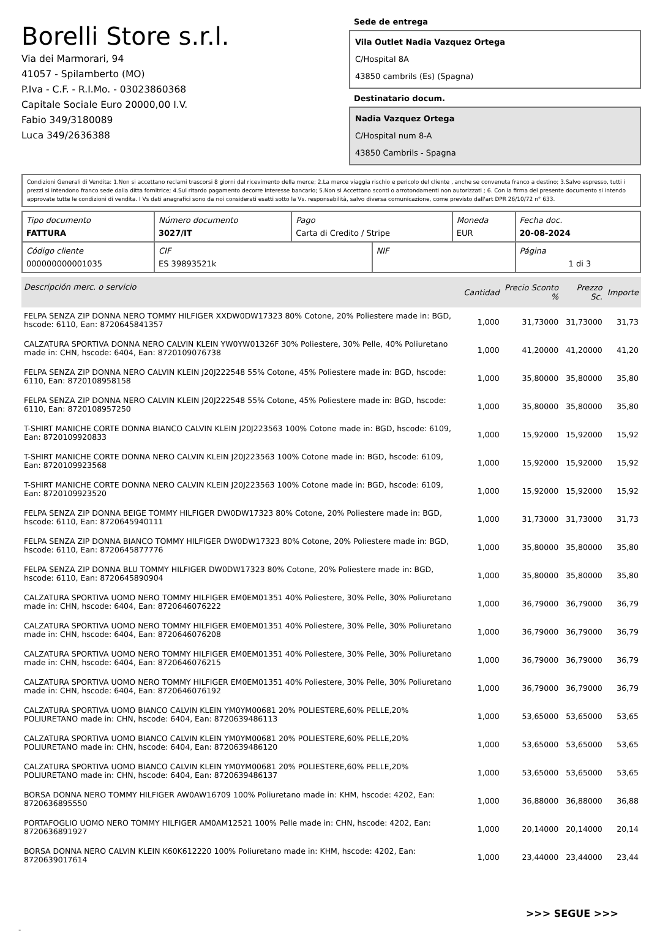Borelli Store s.r.l.
Via dei Marmorari, 94
41057 - Spilamberto (MO)
P.Iva - C.F. - R.I.Mo. - 03023860368
Capitale Sociale Euro 20000,00 I.V.
Fabio 349/3180089
Luca 349/2636388
Sede de entrega
Vila Outlet Nadia Vazquez Ortega
C/Hospital 8A
43850 cambrils (Es) (Spagna)
Destinatario docum.
Nadia Vazquez Ortega
C/Hospital num 8-A
43850 Cambrils - Spagna
Condizioni Generali di Vendita: 1.Non si accettano reclami trascorsi 8 giorni dal ricevimento della merce; 2.La merce viaggia rischio e pericolo del cliente , anche se convenuta franco a destino; 3.Salvo espresso, tutti i prezzi si intendono franco sede dalla ditta fornitrice; 4.Sul ritardo pagamento decorre interesse bancario; 5.Non si Accettano sconti o arrotondamenti non autorizzati ; 6. Con la firma del presente documento si intendo approvate tutte le condizioni di vendita. I Vs dati anagrafici sono da noi considerati esatti sotto la Vs. responsabilità, salvo diversa comunicazione, come previsto dall'art DPR 26/10/72 n° 633.
| Tipo documento FATTURA | Número documento 3027/IT | Pago Carta di Credito / Stripe | | Moneda EUR | Fecha doc. 20-08-2024 |
| Código cliente 000000000001035 | CIF ES 39893521k | | NIF | | Página 1 di 3 |
| Descripción merc. o servicio | Cantidad | Precio Sconto % | Prezzo Sc. | Importe |
| --- | --- | --- | --- | --- |
| FELPA SENZA ZIP DONNA NERO TOMMY HILFIGER XXDW0DW17323 80% Cotone, 20% Poliestere made in: BGD, hscode: 6110, Ean: 8720645841357 | 1,000 | 31,73000 | 31,73000 | 31,73 |
| CALZATURA SPORTIVA DONNA NERO CALVIN KLEIN YW0YW01326F 30% Poliestere, 30% Pelle, 40% Poliuretano made in: CHN, hscode: 6404, Ean: 8720109076738 | 1,000 | 41,20000 | 41,20000 | 41,20 |
| FELPA SENZA ZIP DONNA NERO CALVIN KLEIN J20J222548 55% Cotone, 45% Poliestere made in: BGD, hscode: 6110, Ean: 8720108958158 | 1,000 | 35,80000 | 35,80000 | 35,80 |
| FELPA SENZA ZIP DONNA NERO CALVIN KLEIN J20J222548 55% Cotone, 45% Poliestere made in: BGD, hscode: 6110, Ean: 8720108957250 | 1,000 | 35,80000 | 35,80000 | 35,80 |
| T-SHIRT MANICHE CORTE DONNA BIANCO CALVIN KLEIN J20J223563 100% Cotone made in: BGD, hscode: 6109, Ean: 8720109920833 | 1,000 | 15,92000 | 15,92000 | 15,92 |
| T-SHIRT MANICHE CORTE DONNA NERO CALVIN KLEIN J20J223563 100% Cotone made in: BGD, hscode: 6109, Ean: 8720109923568 | 1,000 | 15,92000 | 15,92000 | 15,92 |
| T-SHIRT MANICHE CORTE DONNA NERO CALVIN KLEIN J20J223563 100% Cotone made in: BGD, hscode: 6109, Ean: 8720109923520 | 1,000 | 15,92000 | 15,92000 | 15,92 |
| FELPA SENZA ZIP DONNA BEIGE TOMMY HILFIGER DW0DW17323 80% Cotone, 20% Poliestere made in: BGD, hscode: 6110, Ean: 8720645940111 | 1,000 | 31,73000 | 31,73000 | 31,73 |
| FELPA SENZA ZIP DONNA BIANCO TOMMY HILFIGER DW0DW17323 80% Cotone, 20% Poliestere made in: BGD, hscode: 6110, Ean: 8720645877776 | 1,000 | 35,80000 | 35,80000 | 35,80 |
| FELPA SENZA ZIP DONNA BLU TOMMY HILFIGER DW0DW17323 80% Cotone, 20% Poliestere made in: BGD, hscode: 6110, Ean: 8720645890904 | 1,000 | 35,80000 | 35,80000 | 35,80 |
| CALZATURA SPORTIVA UOMO NERO TOMMY HILFIGER EM0EM01351 40% Poliestere, 30% Pelle, 30% Poliuretano made in: CHN, hscode: 6404, Ean: 8720646076222 | 1,000 | 36,79000 | 36,79000 | 36,79 |
| CALZATURA SPORTIVA UOMO NERO TOMMY HILFIGER EM0EM01351 40% Poliestere, 30% Pelle, 30% Poliuretano made in: CHN, hscode: 6404, Ean: 8720646076208 | 1,000 | 36,79000 | 36,79000 | 36,79 |
| CALZATURA SPORTIVA UOMO NERO TOMMY HILFIGER EM0EM01351 40% Poliestere, 30% Pelle, 30% Poliuretano made in: CHN, hscode: 6404, Ean: 8720646076215 | 1,000 | 36,79000 | 36,79000 | 36,79 |
| CALZATURA SPORTIVA UOMO NERO TOMMY HILFIGER EM0EM01351 40% Poliestere, 30% Pelle, 30% Poliuretano made in: CHN, hscode: 6404, Ean: 8720646076192 | 1,000 | 36,79000 | 36,79000 | 36,79 |
| CALZATURA SPORTIVA UOMO BIANCO CALVIN KLEIN YM0YM00681 20% POLIESTERE,60% PELLE,20% POLIURETANO made in: CHN, hscode: 6404, Ean: 8720639486113 | 1,000 | 53,65000 | 53,65000 | 53,65 |
| CALZATURA SPORTIVA UOMO BIANCO CALVIN KLEIN YM0YM00681 20% POLIESTERE,60% PELLE,20% POLIURETANO made in: CHN, hscode: 6404, Ean: 8720639486120 | 1,000 | 53,65000 | 53,65000 | 53,65 |
| CALZATURA SPORTIVA UOMO BIANCO CALVIN KLEIN YM0YM00681 20% POLIESTERE,60% PELLE,20% POLIURETANO made in: CHN, hscode: 6404, Ean: 8720639486137 | 1,000 | 53,65000 | 53,65000 | 53,65 |
| BORSA DONNA NERO TOMMY HILFIGER AW0AW16709 100% Poliuretano made in: KHM, hscode: 4202, Ean: 8720636895550 | 1,000 | 36,88000 | 36,88000 | 36,88 |
| PORTAFOGLIO UOMO NERO TOMMY HILFIGER AM0AM12521 100% Pelle made in: CHN, hscode: 4202, Ean: 8720636891927 | 1,000 | 20,14000 | 20,14000 | 20,14 |
| BORSA DONNA NERO CALVIN KLEIN K60K612220 100% Poliuretano made in: KHM, hscode: 4202, Ean: 8720639017614 | 1,000 | 23,44000 | 23,44000 | 23,44 |
>>> SEGUE >>>
-